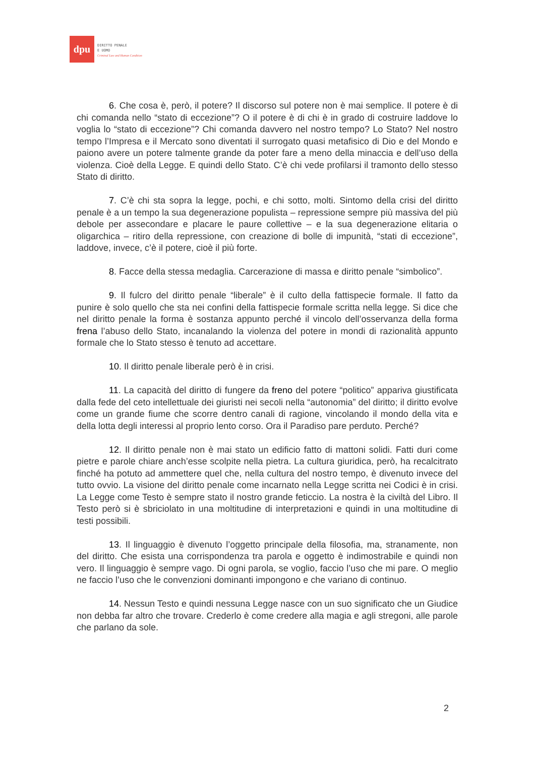dpu
DIRITTO PENALE
E UOMO
Criminal Law and Human Condition
6. Che cosa è, però, il potere? Il discorso sul potere non è mai semplice. Il potere è di chi comanda nello “stato di eccezione”? O il potere è di chi è in grado di costruire laddove lo voglia lo “stato di eccezione”? Chi comanda davvero nel nostro tempo? Lo Stato? Nel nostro tempo l’Impresa e il Mercato sono diventati il surrogato quasi metafisico di Dio e del Mondo e paiono avere un potere talmente grande da poter fare a meno della minaccia e dell’uso della violenza. Cioè della Legge. E quindi dello Stato. C’è chi vede profilarsi il tramonto dello stesso Stato di diritto.
7. C’è chi sta sopra la legge, pochi, e chi sotto, molti. Sintomo della crisi del diritto penale è a un tempo la sua degenerazione populista – repressione sempre più massiva del più debole per assecondare e placare le paure collettive – e la sua degenerazione elitaria o oligarchica – ritiro della repressione, con creazione di bolle di impunità, “stati di eccezione”, laddove, invece, c’è il potere, cioè il più forte.
8. Facce della stessa medaglia. Carcerazione di massa e diritto penale “simbolico”.
9. Il fulcro del diritto penale “liberale” è il culto della fattispecie formale. Il fatto da punire è solo quello che sta nei confini della fattispecie formale scritta nella legge. Si dice che nel diritto penale la forma è sostanza appunto perché il vincolo dell’osservanza della forma frena l’abuso dello Stato, incanalando la violenza del potere in mondi di razionalità appunto formale che lo Stato stesso è tenuto ad accettare.
10. Il diritto penale liberale però è in crisi.
11. La capacità del diritto di fungere da freno del potere “politico” appariva giustificata dalla fede del ceto intellettuale dei giuristi nei secoli nella “autonomia” del diritto; il diritto evolve come un grande fiume che scorre dentro canali di ragione, vincolando il mondo della vita e della lotta degli interessi al proprio lento corso. Ora il Paradiso pare perduto. Perché?
12. Il diritto penale non è mai stato un edificio fatto di mattoni solidi. Fatti duri come pietre e parole chiare anch’esse scolpite nella pietra. La cultura giuridica, però, ha recalcitrato finché ha potuto ad ammettere quel che, nella cultura del nostro tempo, è divenuto invece del tutto ovvio. La visione del diritto penale come incarnato nella Legge scritta nei Codici è in crisi. La Legge come Testo è sempre stato il nostro grande feticcio. La nostra è la civiltà del Libro. Il Testo però si è sbriciolato in una moltitudine di interpretazioni e quindi in una moltitudine di testi possibili.
13. Il linguaggio è divenuto l’oggetto principale della filosofia, ma, stranamente, non del diritto. Che esista una corrispondenza tra parola e oggetto è indimostrabile e quindi non vero. Il linguaggio è sempre vago. Di ogni parola, se voglio, faccio l’uso che mi pare. O meglio ne faccio l’uso che le convenzioni dominanti impongono e che variano di continuo.
14. Nessun Testo e quindi nessuna Legge nasce con un suo significato che un Giudice non debba far altro che trovare. Crederlo è come credere alla magia e agli stregoni, alle parole che parlano da sole.
2